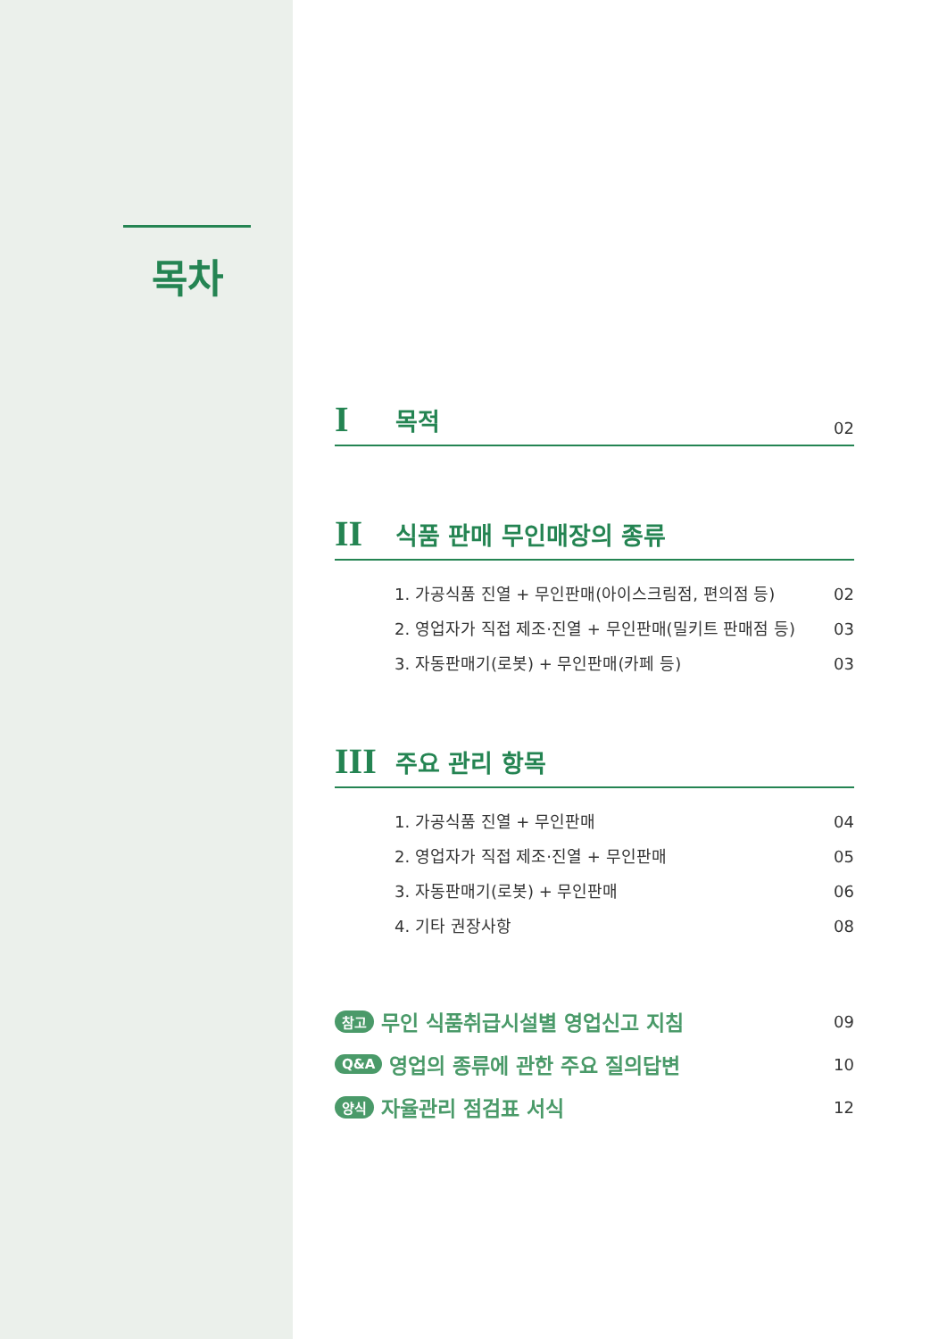목차
I목적 02
II 식품 판매 무인매장의 종류
1. 가공식품 진열 + 무인판매(아이스크림점, 편의점 등) 02
2. 영업자가 직접 제조·진열 + 무인판매(밀키트 판매점 등) 03
3. 자동판매기(로봇) + 무인판매(카페 등) 03
III 주요 관리 항목
1. 가공식품 진열 + 무인판매 04
2. 영업자가 직접 제조·진열 + 무인판매 05
3. 자동판매기(로봇) + 무인판매 06
4. 기타 권장사항 08
참고 무인 식품취급시설별 영업신고 지침 09
Q&A 영업의 종류에 관한 주요 질의답변 10
양식 자율관리 점검표 서식 12